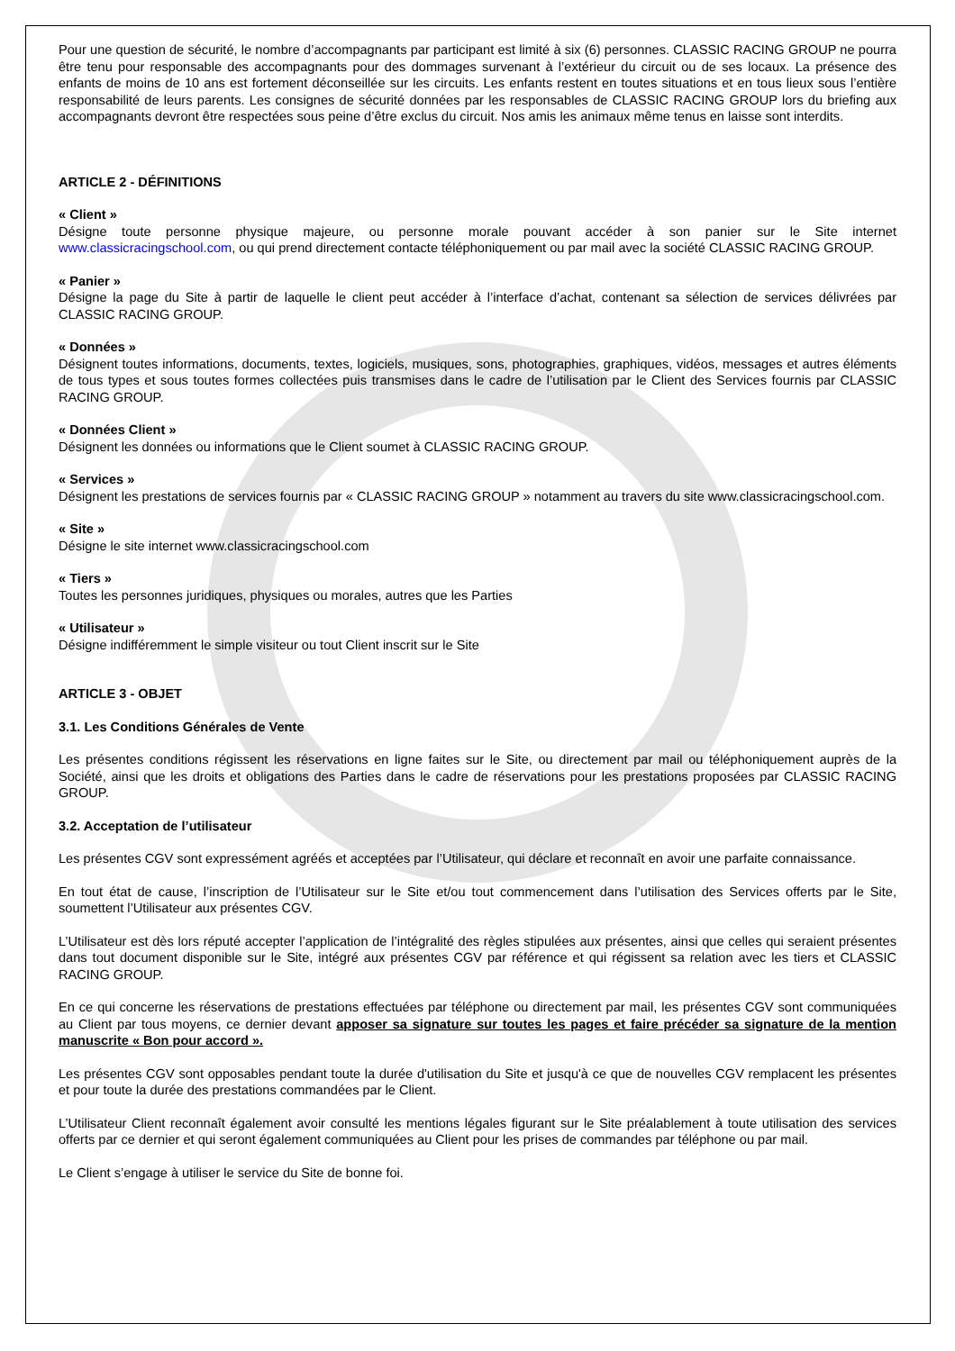Pour une question de sécurité, le nombre d’accompagnants par participant est limité à six (6) personnes. CLASSIC RACING GROUP ne pourra être tenu pour responsable des accompagnants pour des dommages survenant à l’extérieur du circuit ou de ses locaux. La présence des enfants de moins de 10 ans est fortement déconseillée sur les circuits. Les enfants restent en toutes situations et en tous lieux sous l’entière responsabilité de leurs parents. Les consignes de sécurité données par les responsables de CLASSIC RACING GROUP lors du briefing aux accompagnants devront être respectées sous peine d’être exclus du circuit. Nos amis les animaux même tenus en laisse sont interdits.
ARTICLE 2 - DÉFINITIONS
« Client »
Désigne toute personne physique majeure, ou personne morale pouvant accéder à son panier sur le Site internet www.classicracingschool.com, ou qui prend directement contacte téléphoniquement ou par mail avec la société CLASSIC RACING GROUP.
« Panier »
Désigne la page du Site à partir de laquelle le client peut accéder à l’interface d’achat, contenant sa sélection de services délivrées par CLASSIC RACING GROUP.
« Données »
Désignent toutes informations, documents, textes, logiciels, musiques, sons, photographies, graphiques, vidéos, messages et autres éléments de tous types et sous toutes formes collectées puis transmises dans le cadre de l’utilisation par le Client des Services fournis par CLASSIC RACING GROUP.
« Données Client »
Désignent les données ou informations que le Client soumet à CLASSIC RACING GROUP.
« Services »
Désignent les prestations de services fournis par « CLASSIC RACING GROUP » notamment au travers du site www.classicracingschool.com.
« Site »
Désigne le site internet www.classicracingschool.com
« Tiers »
Toutes les personnes juridiques, physiques ou morales, autres que les Parties
« Utilisateur »
Désigne indifféremment le simple visiteur ou tout Client inscrit sur le Site
ARTICLE 3 - OBJET
3.1. Les Conditions Générales de Vente
Les présentes conditions régissent les réservations en ligne faites sur le Site, ou directement par mail ou téléphoniquement auprès de la Société, ainsi que les droits et obligations des Parties dans le cadre de réservations pour les prestations proposées par CLASSIC RACING GROUP.
3.2. Acceptation de l’utilisateur
Les présentes CGV sont expressément agréés et acceptées par l’Utilisateur, qui déclare et reconnaît en avoir une parfaite connaissance.
En tout état de cause, l’inscription de l’Utilisateur sur le Site et/ou tout commencement dans l’utilisation des Services offerts par le Site, soumettent l’Utilisateur aux présentes CGV.
L’Utilisateur est dès lors réputé accepter l’application de l’intégralité des règles stipulées aux présentes, ainsi que celles qui seraient présentes dans tout document disponible sur le Site, intégré aux présentes CGV par référence et qui régissent sa relation avec les tiers et CLASSIC RACING GROUP.
En ce qui concerne les réservations de prestations effectuées par téléphone ou directement par mail, les présentes CGV sont communiquées au Client par tous moyens, ce dernier devant apposer sa signature sur toutes les pages et faire précéder sa signature de la mention manuscrite « Bon pour accord ».
Les présentes CGV sont opposables pendant toute la durée d'utilisation du Site et jusqu'à ce que de nouvelles CGV remplacent les présentes et pour toute la durée des prestations commandées par le Client.
L’Utilisateur Client reconnaît également avoir consulté les mentions légales figurant sur le Site préalablement à toute utilisation des services offerts par ce dernier et qui seront également communiquées au Client pour les prises de commandes par téléphone ou par mail.
Le Client s’engage à utiliser le service du Site de bonne foi.